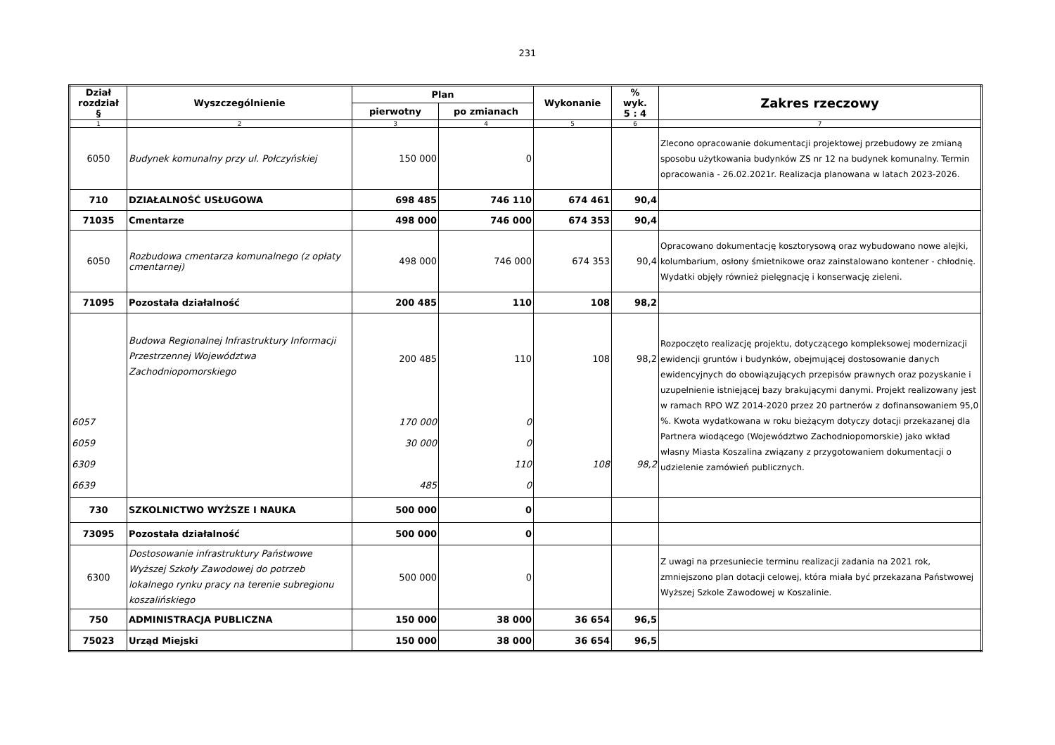231
| Dział rozdział § | Wyszczególnienie | Plan | | Wykonanie | % wyk. 5 : 4 | Zakres rzeczowy |
| --- | --- | --- | --- | --- | --- | --- |
| | | pierwotny | po zmianach | | | |
| 1 | 2 | 3 | 4 | 5 | 6 | 7 |
| 6050 | Budynek komunalny przy ul. Połczyńskiej | 150 000 | 0 | | | Zlecono opracowanie dokumentacji projektowej przebudowy ze zmianą sposobu użytkowania budynków ZS nr 12 na budynek komunalny. Termin opracowania - 26.02.2021r. Realizacja planowana w latach 2023-2026. |
| 710 | DZIAŁALNOŚĆ USŁUGOWA | 698 485 | 746 110 | 674 461 | 90,4 | |
| 71035 | Cmentarze | 498 000 | 746 000 | 674 353 | 90,4 | |
| 6050 | Rozbudowa cmentarza komunalnego (z opłaty cmentarnej) | 498 000 | 746 000 | 674 353 | 90,4 | Opracowano dokumentację kosztorysową oraz wybudowano nowe alejki, kolumbarium, osłony śmietnikowe oraz zainstalowano kontener - chłodnię. Wydatki objęły również pielęgnację i konserwację zieleni. |
| 71095 | Pozostała działalność | 200 485 | 110 | 108 | 98,2 | |
| 6057 6059 6309 6639 | Budowa Regionalnej Infrastruktury Informacji Przestrzennej Województwa Zachodniopomorskiego | 200 485 170 000 30 000 485 | 110 0 0 110 0 | 108 108 | 98,2 98,2 | Rozpoczęto realizację projektu, dotyczącego kompleksowej modernizacji ewidencji gruntów i budynków, obejmującej dostosowanie danych ewidencyjnych do obowiązujących przepisów prawnych oraz pozyskanie i uzupełnienie istniejącej bazy brakującymi danymi. Projekt realizowany jest w ramach RPO WZ 2014-2020 przez 20 partnerów z dofinansowaniem 95,0 %. Kwota wydatkowana w roku bieżącym dotyczy dotacji przekazanej dla Partnera wiodącego (Województwo Zachodniopomorskie) jako wkład własny Miasta Koszalina związany z przygotowaniem dokumentacji o udzielenie zamówień publicznych. |
| 730 | SZKOLNICTWO WYŻSZE I NAUKA | 500 000 | 0 | | | |
| 73095 | Pozostała działalność | 500 000 | 0 | | | |
| 6300 | Dostosowanie infrastruktury Państwowe Wyższej Szkoły Zawodowej do potrzeb lokalnego rynku pracy na terenie subregionu koszalińskiego | 500 000 | 0 | | | Z uwagi na przesuniecie terminu realizacji zadania na 2021 rok, zmniejszono plan dotacji celowej, która miała być przekazana Państwowej Wyższej Szkole Zawodowej w Koszalinie. |
| 750 | ADMINISTRACJA PUBLICZNA | 150 000 | 38 000 | 36 654 | 96,5 | |
| 75023 | Urząd Miejski | 150 000 | 38 000 | 36 654 | 96,5 | |